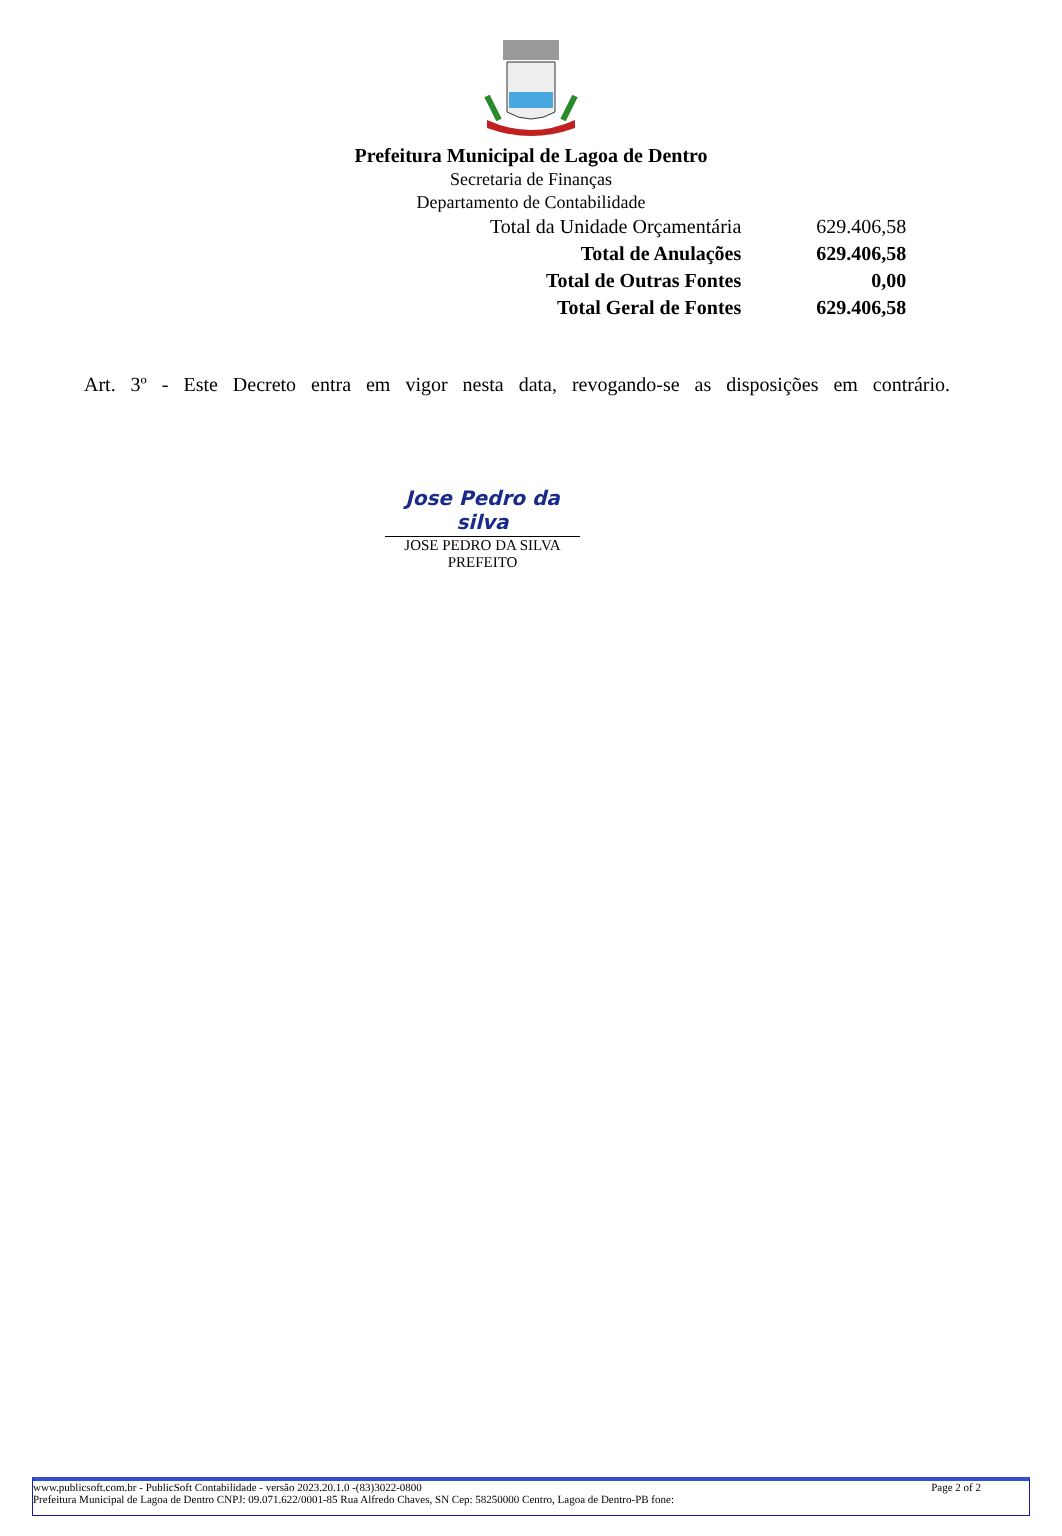Prefeitura Municipal de Lagoa de Dentro
Secretaria de Finanças
Departamento de Contabilidade
| Total da Unidade Orçamentária | 629.406,58 |
| Total de Anulações | 629.406,58 |
| Total de Outras Fontes | 0,00 |
| Total Geral de Fontes | 629.406,58 |
Art. 3º - Este Decreto entra em vigor nesta data, revogando-se as disposições em contrário.
Jose Pedro da silva
JOSE PEDRO DA SILVA
PREFEITO
www.publicsoft.com.br - PublicSoft Contabilidade - versão 2023.20.1.0 -(83)3022-0800 Page 2 of 2
Prefeitura Municipal de Lagoa de Dentro CNPJ: 09.071.622/0001-85 Rua Alfredo Chaves, SN Cep: 58250000 Centro, Lagoa de Dentro-PB fone: